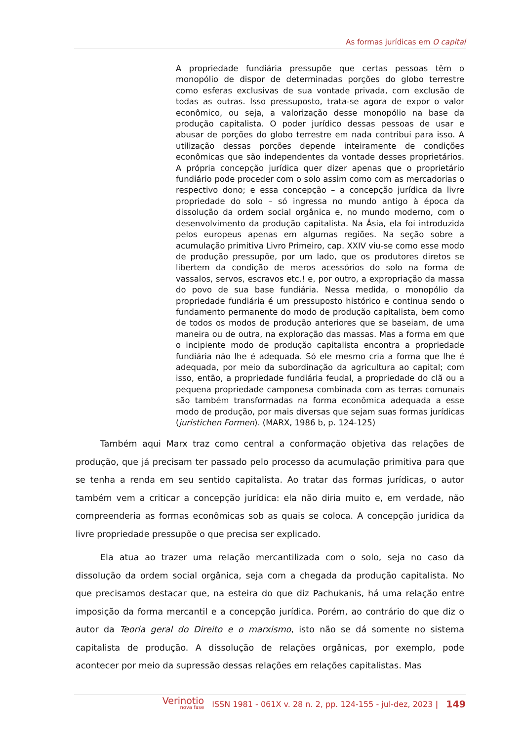As formas jurídicas em O capital
A propriedade fundiária pressupõe que certas pessoas têm o monopólio de dispor de determinadas porções do globo terrestre como esferas exclusivas de sua vontade privada, com exclusão de todas as outras. Isso pressuposto, trata-se agora de expor o valor econômico, ou seja, a valorização desse monopólio na base da produção capitalista. O poder jurídico dessas pessoas de usar e abusar de porções do globo terrestre em nada contribui para isso. A utilização dessas porções depende inteiramente de condições econômicas que são independentes da vontade desses proprietários. A própria concepção jurídica quer dizer apenas que o proprietário fundiário pode proceder com o solo assim como com as mercadorias o respectivo dono; e essa concepção – a concepção jurídica da livre propriedade do solo – só ingressa no mundo antigo à época da dissolução da ordem social orgânica e, no mundo moderno, com o desenvolvimento da produção capitalista. Na Ásia, ela foi introduzida pelos europeus apenas em algumas regiões. Na seção sobre a acumulação primitiva Livro Primeiro, cap. XXIV viu-se como esse modo de produção pressupõe, por um lado, que os produtores diretos se libertem da condição de meros acessórios do solo na forma de vassalos, servos, escravos etc.! e, por outro, a expropriação da massa do povo de sua base fundiária. Nessa medida, o monopólio da propriedade fundiária é um pressuposto histórico e continua sendo o fundamento permanente do modo de produção capitalista, bem como de todos os modos de produção anteriores que se baseiam, de uma maneira ou de outra, na exploração das massas. Mas a forma em que o incipiente modo de produção capitalista encontra a propriedade fundiária não lhe é adequada. Só ele mesmo cria a forma que lhe é adequada, por meio da subordinação da agricultura ao capital; com isso, então, a propriedade fundiária feudal, a propriedade do clã ou a pequena propriedade camponesa combinada com as terras comunais são também transformadas na forma econômica adequada a esse modo de produção, por mais diversas que sejam suas formas jurídicas (juristichen Formen). (MARX, 1986 b, p. 124-125)
Também aqui Marx traz como central a conformação objetiva das relações de produção, que já precisam ter passado pelo processo da acumulação primitiva para que se tenha a renda em seu sentido capitalista. Ao tratar das formas jurídicas, o autor também vem a criticar a concepção jurídica: ela não diria muito e, em verdade, não compreenderia as formas econômicas sob as quais se coloca. A concepção jurídica da livre propriedade pressupõe o que precisa ser explicado.
Ela atua ao trazer uma relação mercantilizada com o solo, seja no caso da dissolução da ordem social orgânica, seja com a chegada da produção capitalista. No que precisamos destacar que, na esteira do que diz Pachukanis, há uma relação entre imposição da forma mercantil e a concepção jurídica. Porém, ao contrário do que diz o autor da Teoria geral do Direito e o marxismo, isto não se dá somente no sistema capitalista de produção. A dissolução de relações orgânicas, por exemplo, pode acontecer por meio da supressão dessas relações em relações capitalistas. Mas
Verinotio
nova fase
ISSN 1981 - 061X v. 28 n. 2, pp. 124-155 - jul-dez, 2023 |
149